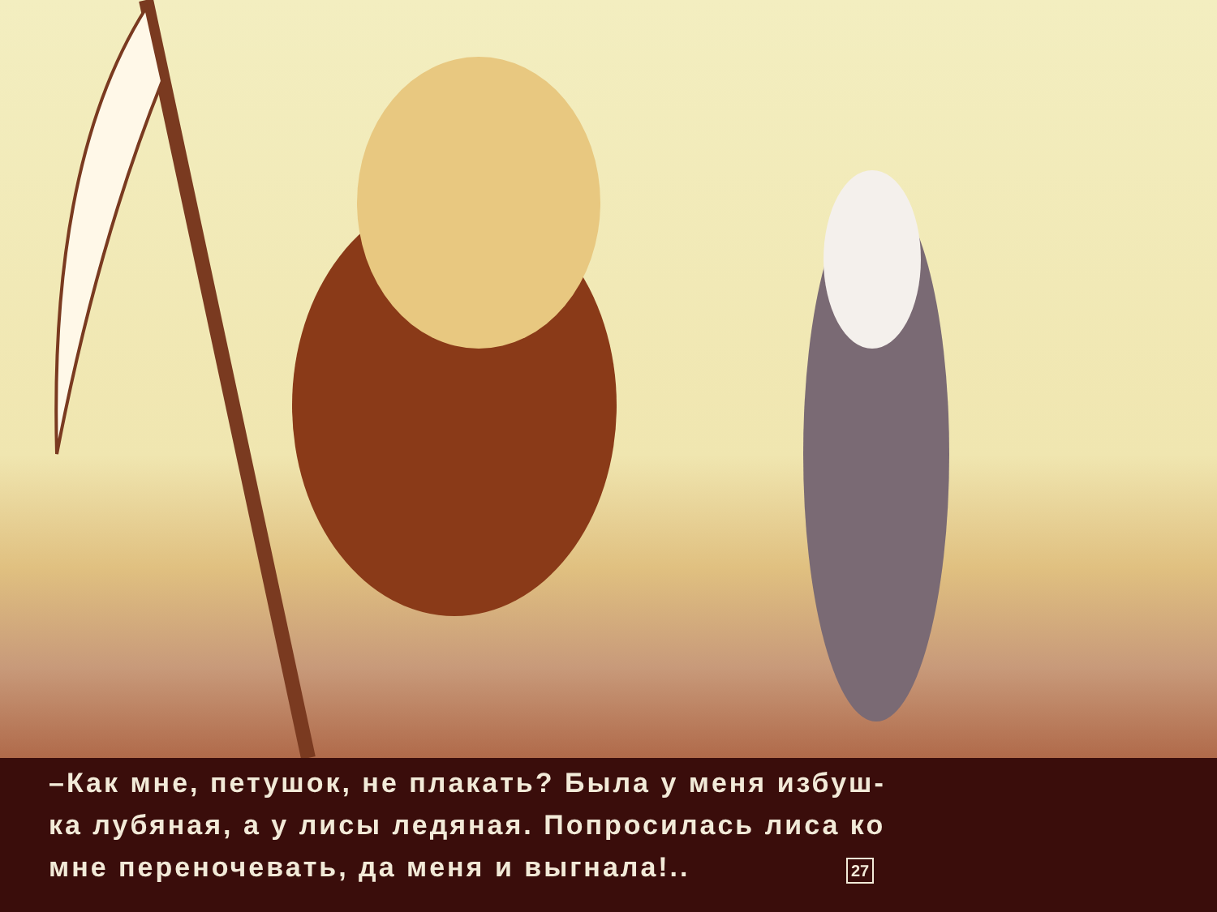–Как мне, петушок, не плакать? Была у меня избуш-
ка лубяная, а у лисы ледяная. Попросилась лиса ко
мне переночевать, да меня и выгнала!.. 27